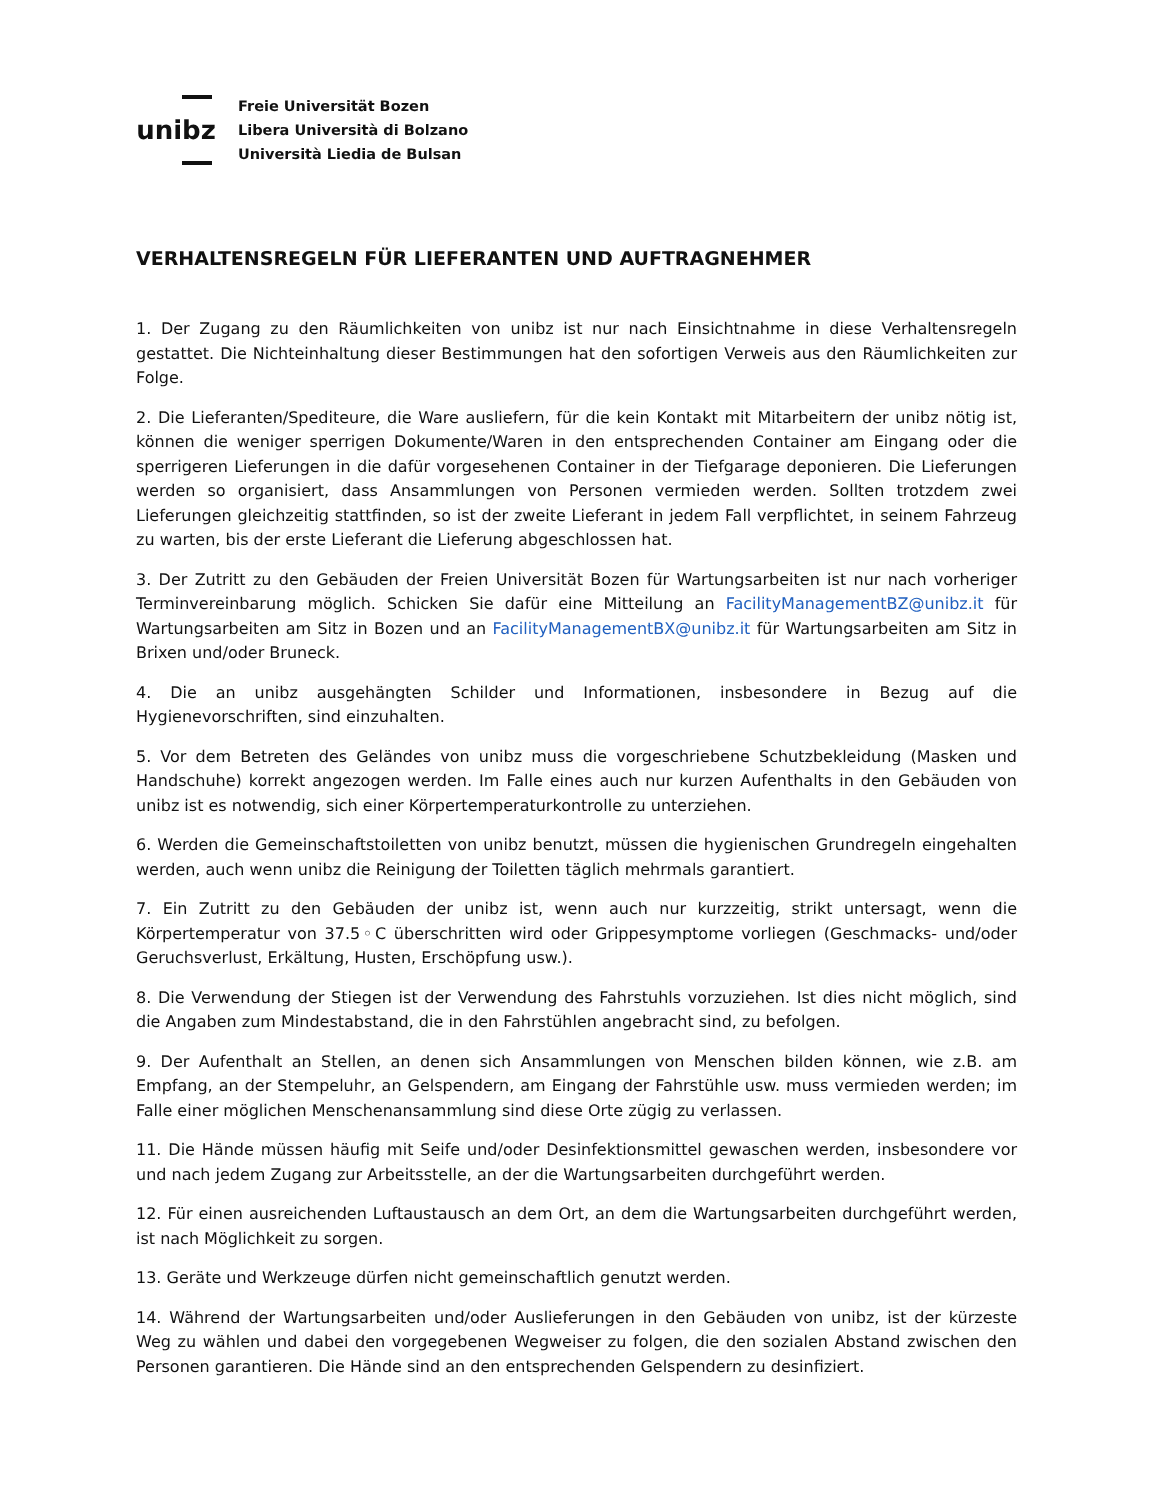unibz
Freie Universität Bozen
Libera Università di Bolzano
Università Liedia de Bulsan
VERHALTENSREGELN FÜR LIEFERANTEN UND AUFTRAGNEHMER
1. Der Zugang zu den Räumlichkeiten von unibz ist nur nach Einsichtnahme in diese Verhaltensregeln gestattet. Die Nichteinhaltung dieser Bestimmungen hat den sofortigen Verweis aus den Räumlichkeiten zur Folge.
2. Die Lieferanten/Spediteure, die Ware ausliefern, für die kein Kontakt mit Mitarbeitern der unibz nötig ist, können die weniger sperrigen Dokumente/Waren in den entsprechenden Container am Eingang oder die sperrigeren Lieferungen in die dafür vorgesehenen Container in der Tiefgarage deponieren. Die Lieferungen werden so organisiert, dass Ansammlungen von Personen vermieden werden. Sollten trotzdem zwei Lieferungen gleichzeitig stattfinden, so ist der zweite Lieferant in jedem Fall verpflichtet, in seinem Fahrzeug zu warten, bis der erste Lieferant die Lieferung abgeschlossen hat.
3. Der Zutritt zu den Gebäuden der Freien Universität Bozen für Wartungsarbeiten ist nur nach vorheriger Terminvereinbarung möglich. Schicken Sie dafür eine Mitteilung an FacilityManagementBZ@unibz.it für Wartungsarbeiten am Sitz in Bozen und an FacilityManagementBX@unibz.it für Wartungsarbeiten am Sitz in Brixen und/oder Bruneck.
4. Die an unibz ausgehängten Schilder und Informationen, insbesondere in Bezug auf die Hygienevorschriften, sind einzuhalten.
5. Vor dem Betreten des Geländes von unibz muss die vorgeschriebene Schutzbekleidung (Masken und Handschuhe) korrekt angezogen werden. Im Falle eines auch nur kurzen Aufenthalts in den Gebäuden von unibz ist es notwendig, sich einer Körpertemperaturkontrolle zu unterziehen.
6. Werden die Gemeinschaftstoiletten von unibz benutzt, müssen die hygienischen Grundregeln eingehalten werden, auch wenn unibz die Reinigung der Toiletten täglich mehrmals garantiert.
7. Ein Zutritt zu den Gebäuden der unibz ist, wenn auch nur kurzzeitig, strikt untersagt, wenn die Körpertemperatur von 37.5◦C überschritten wird oder Grippesymptome vorliegen (Geschmacks- und/oder Geruchsverlust, Erkältung, Husten, Erschöpfung usw.).
8. Die Verwendung der Stiegen ist der Verwendung des Fahrstuhls vorzuziehen. Ist dies nicht möglich, sind die Angaben zum Mindestabstand, die in den Fahrstühlen angebracht sind, zu befolgen.
9. Der Aufenthalt an Stellen, an denen sich Ansammlungen von Menschen bilden können, wie z.B. am Empfang, an der Stempeluhr, an Gelspendern, am Eingang der Fahrstühle usw. muss vermieden werden; im Falle einer möglichen Menschenansammlung sind diese Orte zügig zu verlassen.
11. Die Hände müssen häufig mit Seife und/oder Desinfektionsmittel gewaschen werden, insbesondere vor und nach jedem Zugang zur Arbeitsstelle, an der die Wartungsarbeiten durchgeführt werden.
12. Für einen ausreichenden Luftaustausch an dem Ort, an dem die Wartungsarbeiten durchgeführt werden, ist nach Möglichkeit zu sorgen.
13. Geräte und Werkzeuge dürfen nicht gemeinschaftlich genutzt werden.
14. Während der Wartungsarbeiten und/oder Auslieferungen in den Gebäuden von unibz, ist der kürzeste Weg zu wählen und dabei den vorgegebenen Wegweiser zu folgen, die den sozialen Abstand zwischen den Personen garantieren. Die Hände sind an den entsprechenden Gelspendern zu desinfiziert.